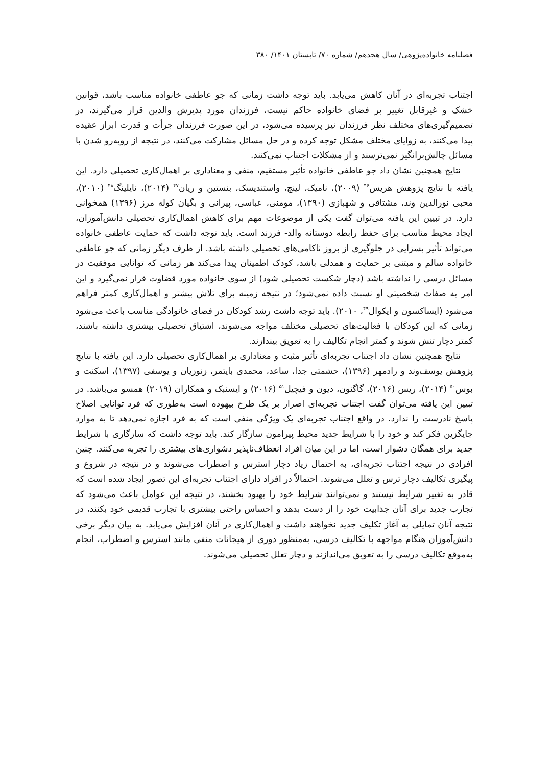فصلنامه خانواده‌پژوهی/ سال هجدهم/ شماره ۷۰/ تابستان ۱۴۰۱/ ۳۸۰
اجتناب تجربه‌ای در آنان کاهش می‌یابد. باید توجه داشت زمانی که جو عاطفی خانواده مناسب باشد، قوانین خشک و غیرقابل تغییر بر فضای خانواده حاکم نیست، فرزندان مورد پذیرش والدین قرار می‌گیرند، در تصمیم‌گیری‌های مختلف نظر فرزندان نیز پرسیده می‌شود، در این صورت فرزندان جرأت و قدرت ابراز عقیده پیدا می‌کنند، به زوایای مختلف مشکل توجه کرده و در حل مسائل مشارکت می‌کنند، در نتیجه از روبه‌رو شدن با مسائل چالش‌برانگیز نمی‌ترسند و از مشکلات اجتناب نمی‌کنند.
نتایج همچنین نشان داد جو عاطفی خانواده تأثیر مستقیم، منفی و معناداری بر اهمال‌کاری تحصیلی دارد. این یافته با نتایج پژوهش هریس<sup>۴۶</sup> (۲۰۰۹)، نامیک، لینچ، واستندیسک، بنستین و ریان<sup>۴۷</sup> (۲۰۱۴)، نایلینگ<sup>۴۸</sup> (۲۰۱۰)، محبی نورالدین وند، مشتاقی و شهبازی (۱۳۹۰)، مومنی، عباسی، پیرانی و بگیان کوله مرز (۱۳۹۶) همخوانی دارد. در تبیین این یافته می‌توان گفت یکی از موضوعات مهم برای کاهش اهمال‌کاری تحصیلی دانش‌آموزان، ایجاد محیط مناسب برای حفظ رابطه دوستانه والد- فرزند است. باید توجه داشت که حمایت عاطفی خانواده می‌تواند تأثیر بسزایی در جلوگیری از بروز ناکامی‌های تحصیلی داشته باشد. از طرف دیگر زمانی که جو عاطفی خانواده سالم و مبتنی بر حمایت و همدلی باشد، کودک اطمینان پیدا می‌کند هر زمانی که توانایی موفقیت در مسائل درسی را نداشته باشد (دچار شکست تحصیلی شود) از سوی خانواده مورد قضاوت قرار نمی‌گیرد و این امر به صفات شخصیتی او نسبت داده نمی‌شود؛ در نتیجه زمینه برای تلاش بیشتر و اهمال‌کاری کمتر فراهم می‌شود (ایساکسون و ایکوال<sup>۴۹</sup>، ۲۰۱۰). باید توجه داشت رشد کودکان در فضای خانوادگی مناسب باعث می‌شود زمانی که این کودکان با فعالیت‌های تحصیلی مختلف مواجه می‌شوند، اشتیاق تحصیلی بیشتری داشته باشند، کمتر دچار تنش شوند و کمتر انجام تکالیف را به تعویق بیندازند.
نتایج همچنین نشان داد اجتناب تجربه‌ای تأثیر مثبت و معناداری بر اهمال‌کاری تحصیلی دارد. این یافته با نتایج پژوهش یوسف‌وند و رادمهر (۱۳۹۶)، حشمتی جدا، ساعد، محمدی بایتمر، زنوزیان و یوسفی (۱۳۹۷)، اسکنت و بوس<sup>۵۰</sup> (۲۰۱۴)، ریس (۲۰۱۶)، گاگنون، دیون و فیچیل<sup>۵۱</sup> (۲۰۱۶) و ایسنبک و همکاران (۲۰۱۹) همسو می‌باشد. در تبیین این یافته می‌توان گفت اجتناب تجربه‌ای اصرار بر یک طرح بیهوده است به‌طوری که فرد توانایی اصلاح پاسخ نادرست را ندارد. در واقع اجتناب تجربه‌ای یک ویژگی منفی است که به فرد اجازه نمی‌دهد تا به موارد جایگزین فکر کند و خود را با شرایط جدید محیط پیرامون سازگار کند. باید توجه داشت که سازگاری با شرایط جدید برای همگان دشوار است، اما در این میان افراد انعطاف‌ناپذیر دشواری‌های بیشتری را تجربه می‌کنند. چنین افرادی در نتیجه اجتناب تجربه‌ای، به احتمال زیاد دچار استرس و اضطراب می‌شوند و در نتیجه در شروع و پیگیری تکالیف دچار ترس و تعلل می‌شوند. احتمالاً در افراد دارای اجتناب تجربه‌ای این تصور ایجاد شده است که قادر به تغییر شرایط نیستند و نمی‌توانند شرایط خود را بهبود بخشند، در نتیجه این عوامل باعث می‌شود که تجارب جدید برای آنان جذابیت خود را از دست بدهد و احساس راحتی بیشتری با تجارب قدیمی خود بکنند، در نتیجه آنان تمایلی به آغاز تکلیف جدید نخواهند داشت و اهمال‌کاری در آنان افزایش می‌یابد. به بیان دیگر برخی دانش‌آموزان هنگام مواجهه با تکالیف درسی، به‌منظور دوری از هیجانات منفی مانند استرس و اضطراب، انجام به‌موقع تکالیف درسی را به تعویق می‌اندازند و دچار تعلل تحصیلی می‌شوند.